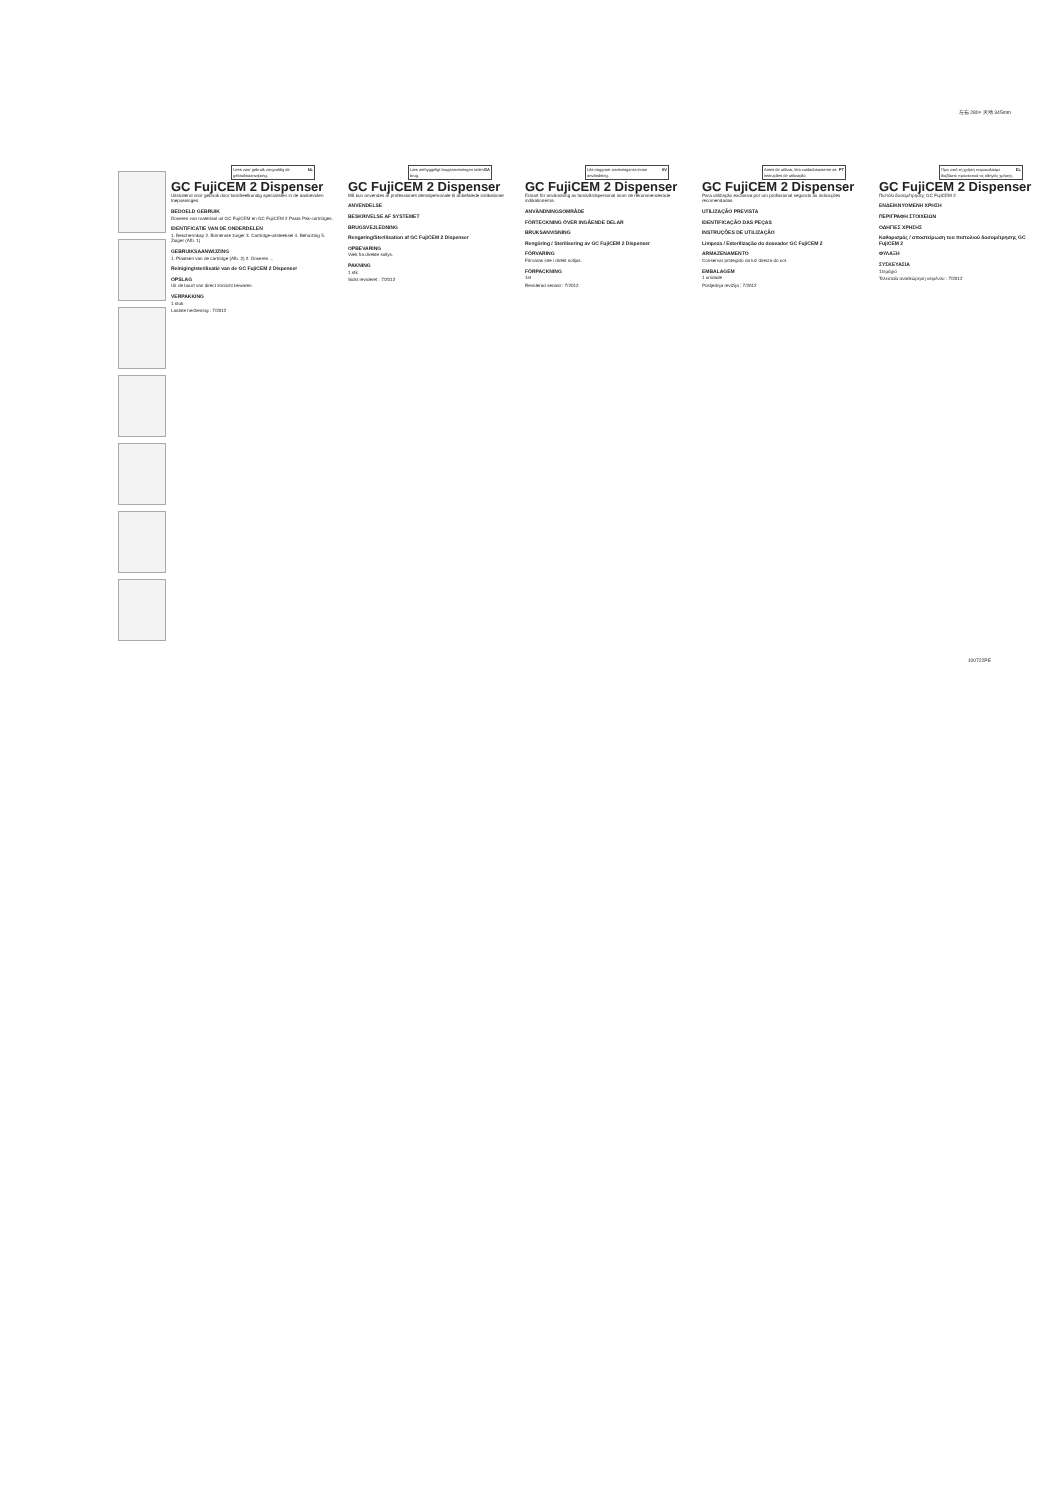左右 280× 天地 345mm
Lees voor gebruik zorgvuldig de gebruiksaanwijzing. NL
GC FujiCEM 2 Dispenser
Uitsluitend voor gebruik door tandheelkundig specialisten in de aanbevolen toepassingen.
BEDOELD GEBRUIK
Doseren van materiaal uit GC FujiCEM en GC FujiCEM 2 Pasta Pak-cartridges.
IDENTIFICATIE VAN DE ONDERDELEN
1. Beschermkap 2. Binnenste zuiger 3. Cartridge-uitsteeksel 4. Behuizing 5. Zuiger (Afb. 1)
GEBRUIKSAANWIJZING
1. Plaatsen van de cartridge (Afb. 2) 2. Doseren ...
Reiniging/sterilisatie van de GC FujiCEM 2 Dispenser
OPSLAG
Uit de buurt van direct zonlicht bewaren.
VERPAKKING
1 stuk
Laatste herziening : 7/2012
Læs omhyggeligt brugsanvisningen inden brug. DA
GC FujiCEM 2 Dispenser
Må kun anvendes af professionelt dentalpersonale til anbefalede indikationer
ANVENDELSE
BESKRIVELSE AF SYSTEMET
BRUGSVEJLEDNING
Rengøring/Sterilisation af GC FujiCEM 2 Dispenser
OPBEVARING
Væk fra direkte sollys.
PAKNING
1 stk
Sidst revideret : 7/2012
Läs noggrant anvisningarna innan användning. SV
GC FujiCEM 2 Dispenser
Enbart för användning av tandvårdspersonal inom de rekommenderade indikationerna.
ANVÄNDNINGSOMRÅDE
FÖRTECKNING ÖVER INGÅENDE DELAR
BRUKSANVISNING
Rengöring / Sterilisering av GC FujiCEM 2 Dispenser
FÖRVARING
Förvaras inte i direkt solljus.
FÖRPACKNING
1st
Reviderad senast : 7/2012
Antes de utilizar, leia cuidadosamente as instruções de utilização. PT
GC FujiCEM 2 Dispenser
Para utilização exclusiva por um profissional segundo as indicações recomendadas.
UTILIZAÇÃO PREVISTA
IDENTIFICAÇÃO DAS PEÇAS
INSTRUÇÕES DE UTILIZAÇÃO
Limpeza / Esterilização do doseador GC FujiCEM 2
ARMAZENAMENTO
Conservar protegido da luz directa do sol.
EMBALAGEM
1 unidade
Posljednja revizija : 7/2012
Πριν από τη χρήση παρακαλούμε διαβάστε προσεκτικά τις οδηγίες χρήσης. EL
GC FujiCEM 2 Dispenser
Πιστόλι δοσομέτρησης GC FujiCEM 2
ΕΝΔΕΙΚΝΥΟΜΕΝΗ ΧΡΗΣΗ
ΠΕΡΙΓΡΑΦΗ ΣΤΟΙΧΕΙΩΝ
ΟΔΗΓΙΕΣ ΧΡΗΣΗΣ
Καθαρισμός / αποστείρωση του πιστολιού δοσομέτρησης GC FujiCEM 2
ΦΥΛΑΞΗ
ΣΥΣΚΕΥΑΣΙΑ
1τεμάχιο
Τελευταία αναθεώρηση κειμένου : 7/2012
100722PE